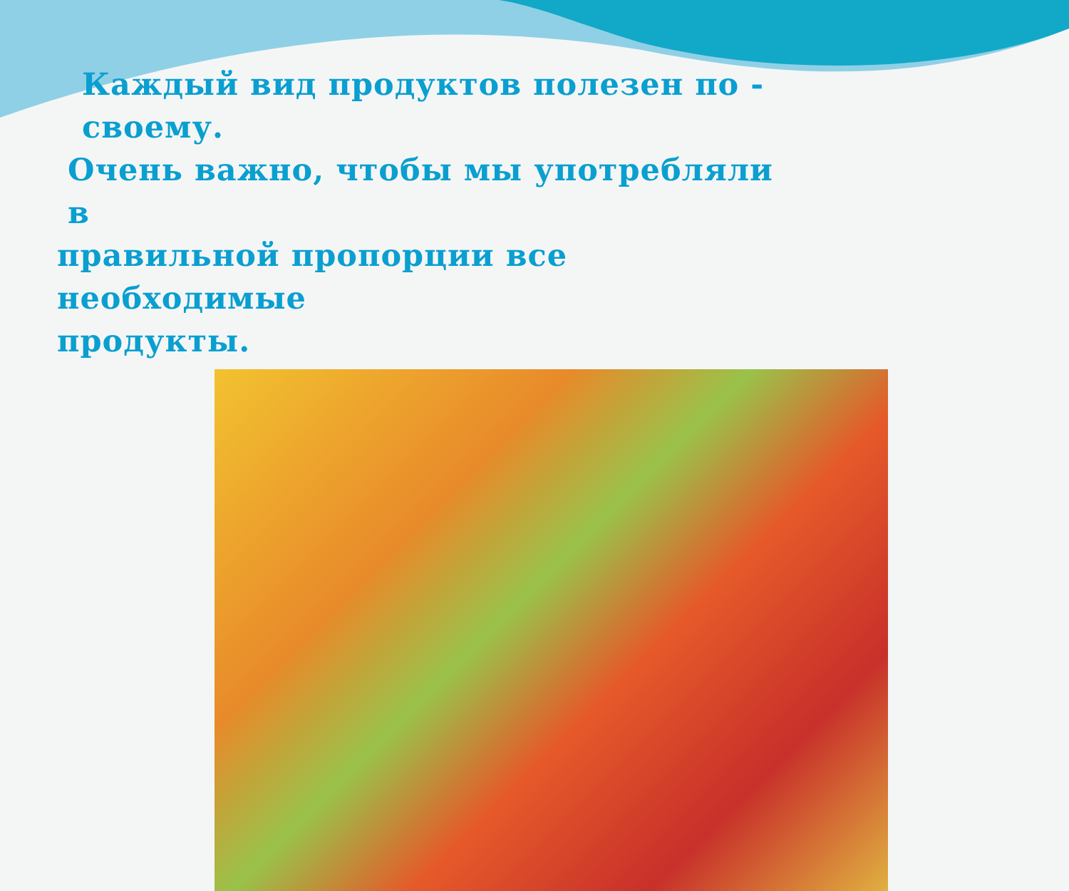Каждый вид продуктов полезен по - своему.
Очень важно, чтобы мы употребляли в
правильной пропорции все необходимые
продукты.